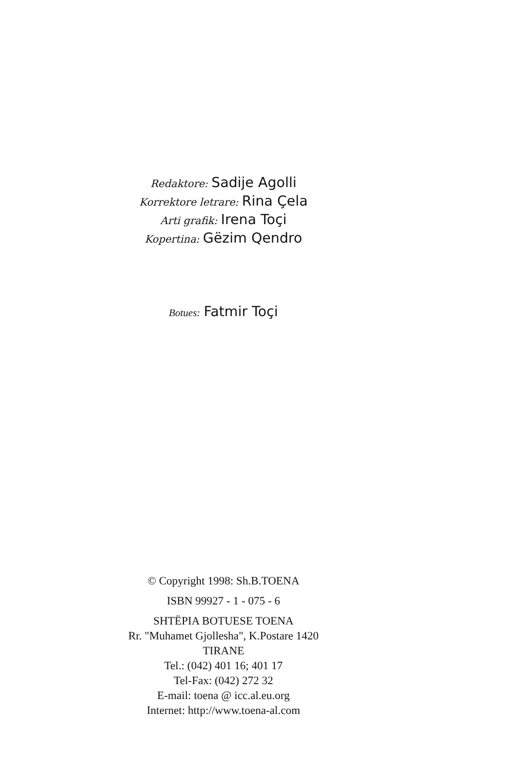Redaktore: Sadije Agolli
Korrektore letrare: Rina Çela
Arti grafik: Irena Toçi
Kopertina: Gëzim Qendro
Botues: Fatmir Toçi
© Copyright 1998: Sh.B.TOENA
ISBN 99927 - 1 - 075 - 6
SHTËPIA BOTUESE TOENA
Rr. "Muhamet Gjollesha", K.Postare 1420
TIRANE
Tel.: (042) 401 16; 401 17
Tel-Fax: (042) 272 32
E-mail: toena @ icc.al.eu.org
Internet: http://www.toena-al.com